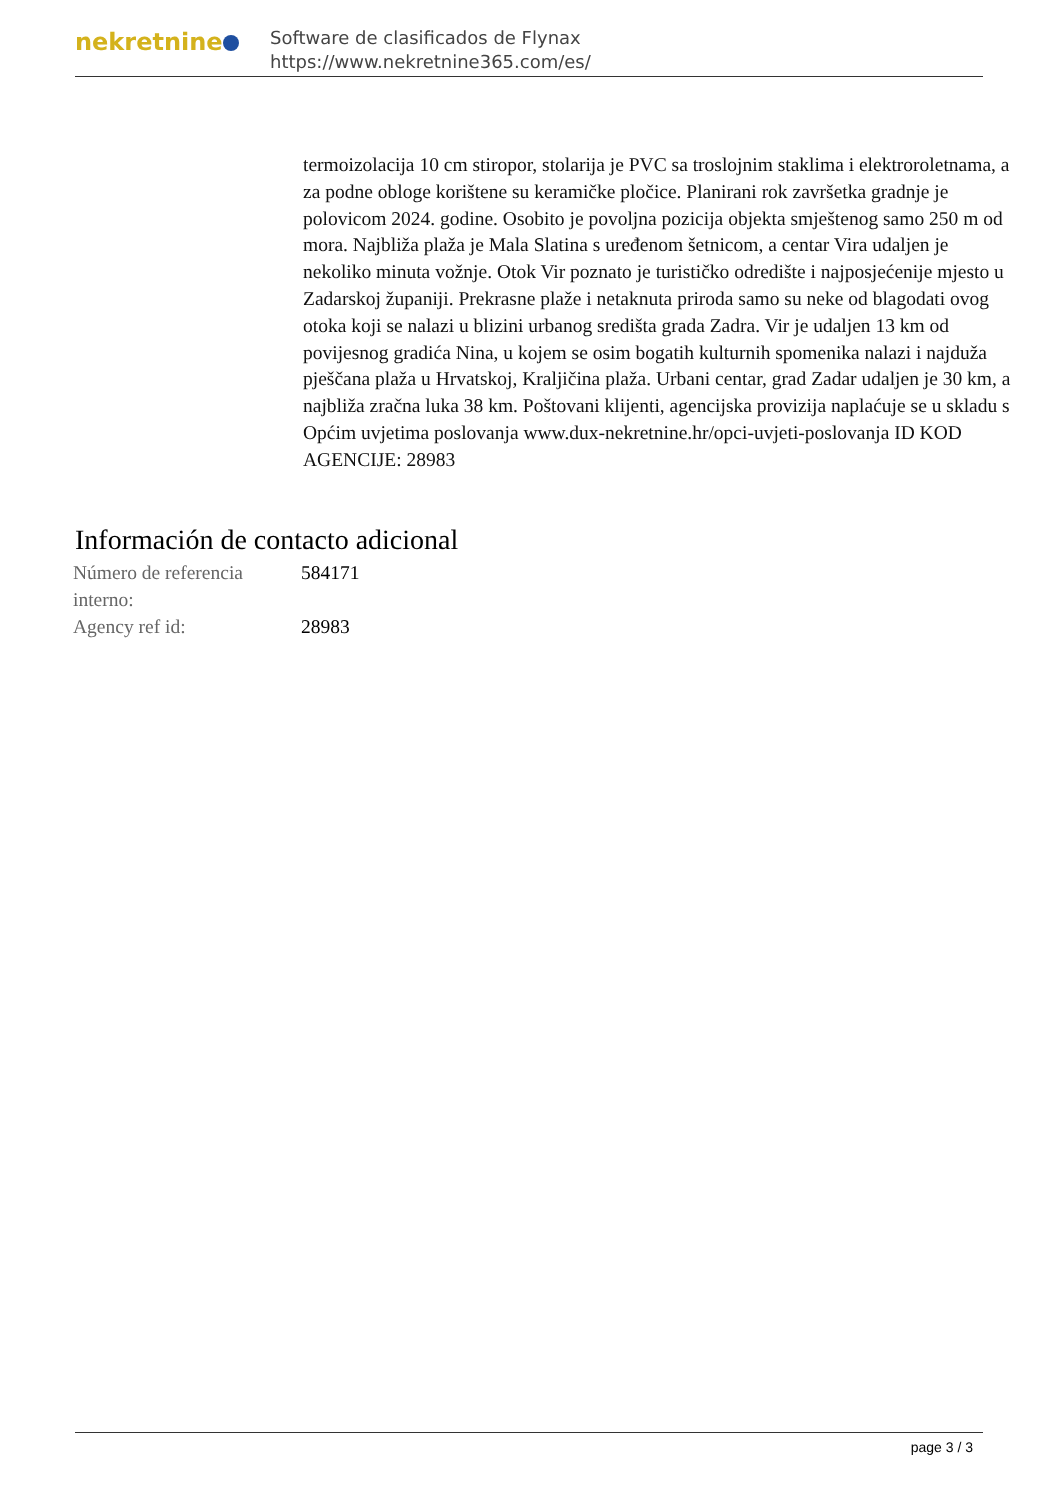nekretnine
Software de clasificados de Flynax
https://www.nekretnine365.com/es/
termoizolacija 10 cm stiropor, stolarija je PVC sa troslojnim staklima i elektroroletnama, a za podne obloge korištene su keramičke pločice. Planirani rok završetka gradnje je polovicom 2024. godine. Osobito je povoljna pozicija objekta smještenog samo 250 m od mora. Najbliža plaža je Mala Slatina s uređenom šetnicom, a centar Vira udaljen je nekoliko minuta vožnje. Otok Vir poznato je turističko odredište i najposjećenije mjesto u Zadarskoj županiji. Prekrasne plaže i netaknuta priroda samo su neke od blagodati ovog otoka koji se nalazi u blizini urbanog središta grada Zadra. Vir je udaljen 13 km od povijesnog gradića Nina, u kojem se osim bogatih kulturnih spomenika nalazi i najduža pješčana plaža u Hrvatskoj, Kraljičina plaža. Urbani centar, grad Zadar udaljen je 30 km, a najbliža zračna luka 38 km. Poštovani klijenti, agencijska provizija naplaćuje se u skladu s Općim uvjetima poslovanja www.dux-nekretnine.hr/opci-uvjeti-poslovanja ID KOD AGENCIJE: 28983
Información de contacto adicional
| Número de referencia interno: | 584171 |
| Agency ref id: | 28983 |
page 3 / 3